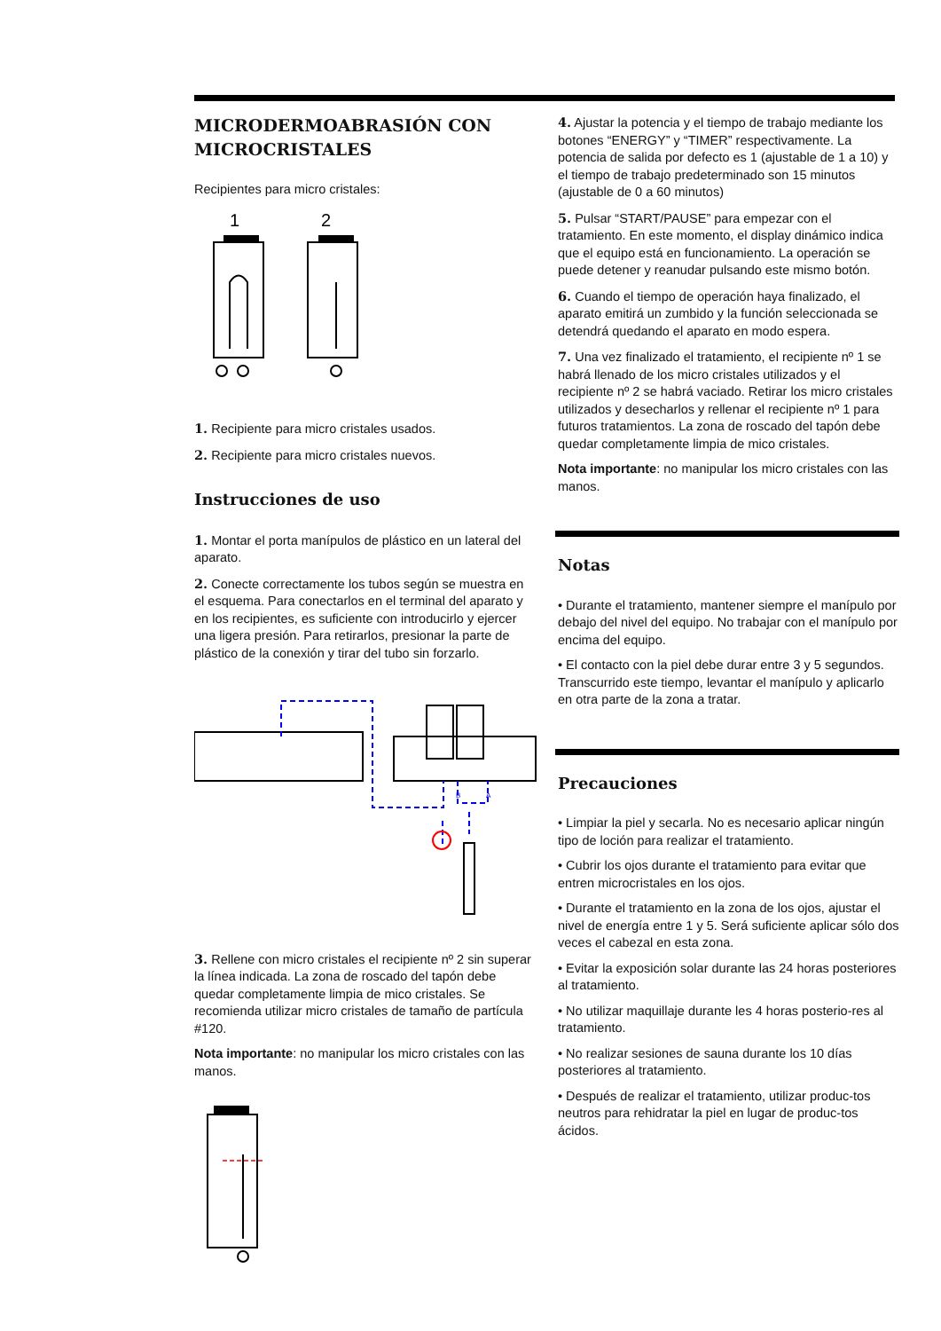MICRODERMOABRASIÓN CON MICROCRISTALES
Recipientes para micro cristales:
1
2
1. Recipiente para micro cristales usados.
2. Recipiente para micro cristales nuevos.
Instrucciones de uso
1. Montar el porta manípulos de plástico en un lateral del aparato.
2. Conecte correctamente los tubos según se muestra en el esquema. Para conectarlos en el terminal del aparato y en los recipientes, es suficiente con introducirlo y ejercer una ligera presión. Para retirarlos, presionar la parte de plástico de la conexión y tirar del tubo sin forzarlo.
B
A
3. Rellene con micro cristales el recipiente nº 2 sin superar la línea indicada. La zona de roscado del tapón debe quedar completamente limpia de mico cristales. Se recomienda utilizar micro cristales de tamaño de partícula #120.
Nota importante: no manipular los micro cristales con las manos.
4. Ajustar la potencia y el tiempo de trabajo mediante los botones “ENERGY” y “TIMER” respectivamente. La potencia de salida por defecto es 1 (ajustable de 1 a 10) y el tiempo de trabajo predeterminado son 15 minutos (ajustable de 0 a 60 minutos)
5. Pulsar “START/PAUSE” para empezar con el tratamiento. En este momento, el display dinámico indica que el equipo está en funcionamiento. La operación se puede detener y reanudar pulsando este mismo botón.
6. Cuando el tiempo de operación haya finalizado, el aparato emitirá un zumbido y la función seleccionada se detendrá quedando el aparato en modo espera.
7. Una vez finalizado el tratamiento, el recipiente nº 1 se habrá llenado de los micro cristales utilizados y el recipiente nº 2 se habrá vaciado. Retirar los micro cristales utilizados y desecharlos y rellenar el recipiente nº 1 para futuros tratamientos. La zona de roscado del tapón debe quedar completamente limpia de mico cristales.
Nota importante: no manipular los micro cristales con las manos.
Notas
• Durante el tratamiento, mantener siempre el manípulo por debajo del nivel del equipo. No trabajar con el manípulo por encima del equipo.
• El contacto con la piel debe durar entre 3 y 5 segundos. Transcurrido este tiempo, levantar el manípulo y aplicarlo en otra parte de la zona a tratar.
Precauciones
• Limpiar la piel y secarla. No es necesario aplicar ningún tipo de loción para realizar el tratamiento.
• Cubrir los ojos durante el tratamiento para evitar que entren microcristales en los ojos.
• Durante el tratamiento en la zona de los ojos, ajustar el nivel de energía entre 1 y 5. Será suficiente aplicar sólo dos veces el cabezal en esta zona.
• Evitar la exposición solar durante las 24 horas posteriores al tratamiento.
• No utilizar maquillaje durante les 4 horas posterio-res al tratamiento.
• No realizar sesiones de sauna durante los 10 días posteriores al tratamiento.
• Después de realizar el tratamiento, utilizar produc-tos neutros para rehidratar la piel en lugar de produc-tos ácidos.